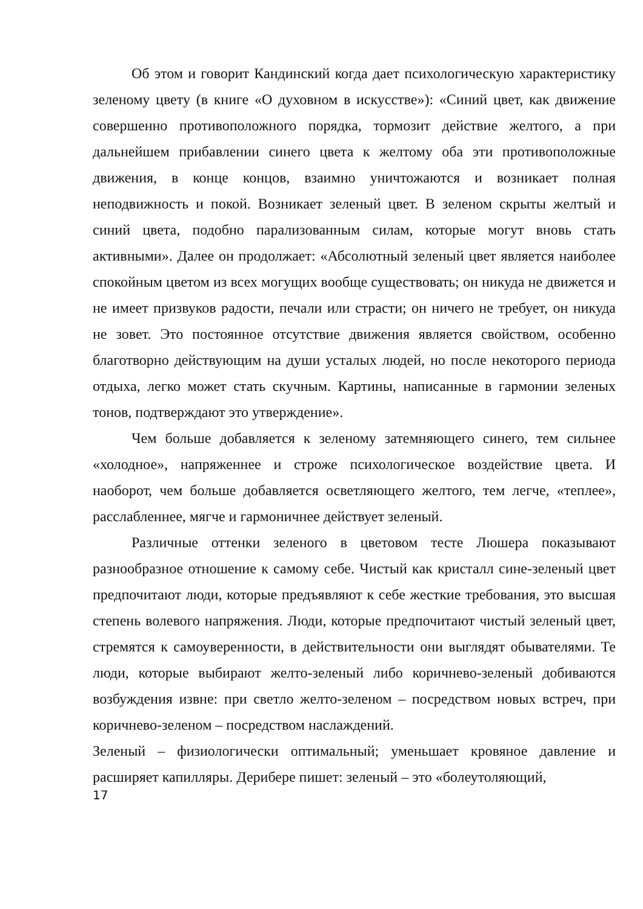Об этом и говорит Кандинский когда дает психологическую характеристику зеленому цвету (в книге «О духовном в искусстве»): «Синий цвет, как движение совершенно противоположного порядка, тормозит действие желтого, а при дальнейшем прибавлении синего цвета к желтому оба эти противоположные движения, в конце концов, взаимно уничтожаются и возникает полная неподвижность и покой. Возникает зеленый цвет. В зеленом скрыты желтый и синий цвета, подобно парализованным силам, которые могут вновь стать активными». Далее он продолжает: «Абсолютный зеленый цвет является наиболее спокойным цветом из всех могущих вообще существовать; он никуда не движется и не имеет призвуков радости, печали или страсти; он ничего не требует, он никуда не зовет. Это постоянное отсутствие движения является свойством, особенно благотворно действующим на души усталых людей, но после некоторого периода отдыха, легко может стать скучным. Картины, написанные в гармонии зеленых тонов, подтверждают это утверждение».
Чем больше добавляется к зеленому затемняющего синего, тем сильнее «холодное», напряженнее и строже психологическое воздействие цвета. И наоборот, чем больше добавляется осветляющего желтого, тем легче, «теплее», расслабленнее, мягче и гармоничнее действует зеленый.
Различные оттенки зеленого в цветовом тесте Люшера показывают разнообразное отношение к самому себе. Чистый как кристалл сине-зеленый цвет предпочитают люди, которые предъявляют к себе жесткие требования, это высшая степень волевого напряжения. Люди, которые предпочитают чистый зеленый цвет, стремятся к самоуверенности, в действительности они выглядят обывателями. Те люди, которые выбирают желто-зеленый либо коричнево-зеленый добиваются возбуждения извне: при светло желто-зеленом – посредством новых встреч, при коричнево-зеленом – посредством наслаждений.
Зеленый – физиологически оптимальный; уменьшает кровяное давление и расширяет капилляры. Дерибере пишет: зеленый – это «болеутоляющий,
17